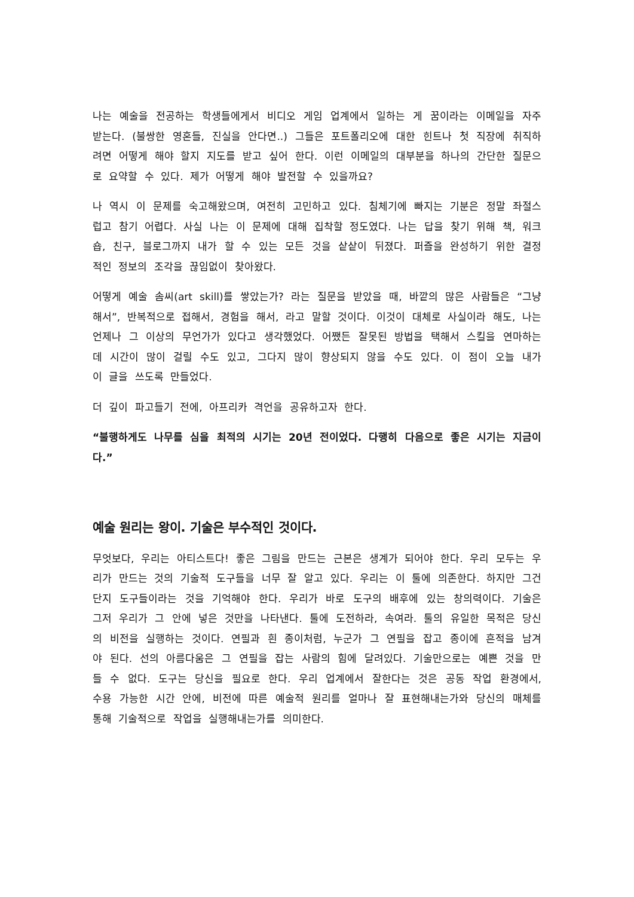나는 예술을 전공하는 학생들에게서 비디오 게임 업계에서 일하는 게 꿈이라는 이메일을 자주 받는다. (불쌍한 영혼들, 진실을 안다면..) 그들은 포트폴리오에 대한 힌트나 첫 직장에 취직하려면 어떻게 해야 할지 지도를 받고 싶어 한다. 이런 이메일의 대부분을 하나의 간단한 질문으로 요약할 수 있다. 제가 어떻게 해야 발전할 수 있을까요?
나 역시 이 문제를 숙고해왔으며, 여전히 고민하고 있다. 침체기에 빠지는 기분은 정말 좌절스럽고 참기 어렵다. 사실 나는 이 문제에 대해 집착할 정도였다. 나는 답을 찾기 위해 책, 워크숍, 친구, 블로그까지 내가 할 수 있는 모든 것을 샅샅이 뒤졌다. 퍼즐을 완성하기 위한 결정적인 정보의 조각을 끊임없이 찾아왔다.
어떻게 예술 솜씨(art skill)를 쌓았는가? 라는 질문을 받았을 때, 바깥의 많은 사람들은 “그냥 해서”, 반복적으로 접해서, 경험을 해서, 라고 말할 것이다. 이것이 대체로 사실이라 해도, 나는 언제나 그 이상의 무언가가 있다고 생각했었다. 어쨌든 잘못된 방법을 택해서 스킬을 연마하는 데 시간이 많이 걸릴 수도 있고, 그다지 많이 향상되지 않을 수도 있다. 이 점이 오늘 내가 이 글을 쓰도록 만들었다.
더 깊이 파고들기 전에, 아프리카 격언을 공유하고자 한다.
“불행하게도 나무를 심을 최적의 시기는 20년 전이었다. 다행히 다음으로 좋은 시기는 지금이다.”
예술 원리는 왕이. 기술은 부수적인 것이다.
무엇보다, 우리는 아티스트다! 좋은 그림을 만드는 근본은 생계가 되어야 한다. 우리 모두는 우리가 만드는 것의 기술적 도구들을 너무 잘 알고 있다. 우리는 이 툴에 의존한다. 하지만 그건 단지 도구들이라는 것을 기억해야 한다. 우리가 바로 도구의 배후에 있는 창의력이다. 기술은 그저 우리가 그 안에 넣은 것만을 나타낸다. 툴에 도전하라, 속여라. 툴의 유일한 목적은 당신의 비전을 실행하는 것이다. 연필과 흰 종이처럼, 누군가 그 연필을 잡고 종이에 흔적을 남겨야 된다. 선의 아름다움은 그 연필을 잡는 사람의 힘에 달려있다. 기술만으로는 예쁜 것을 만들 수 없다. 도구는 당신을 필요로 한다. 우리 업계에서 잘한다는 것은 공동 작업 환경에서, 수용 가능한 시간 안에, 비전에 따른 예술적 원리를 얼마나 잘 표현해내는가와 당신의 매체를 통해 기술적으로 작업을 실행해내는가를 의미한다.